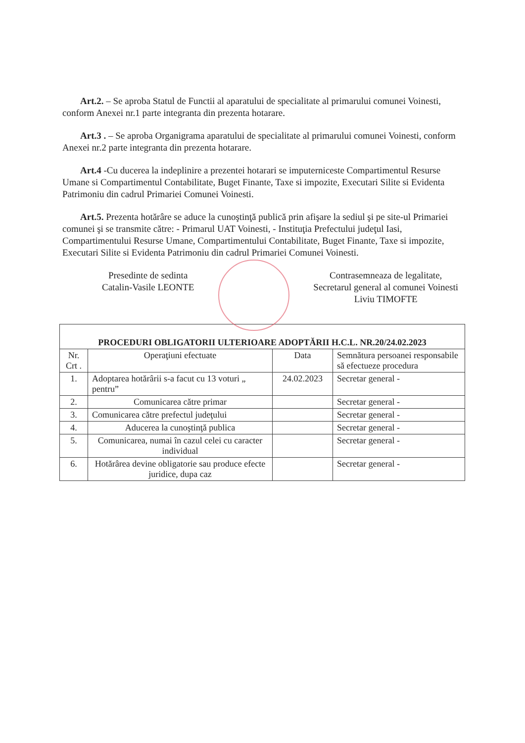Art.2. – Se aproba Statul de Functii al aparatului de specialitate al primarului comunei Voinesti, conform Anexei nr.1 parte integranta din prezenta hotarare.
Art.3 . – Se aproba Organigrama aparatului de specialitate al primarului comunei Voinesti, conform Anexei nr.2 parte integranta din prezenta hotarare.
Art.4 -Cu ducerea la indeplinire a prezentei hotarari se imputerniceste Compartimentul Resurse Umane si Compartimentul Contabilitate, Buget Finante, Taxe si impozite, Executari Silite si Evidenta Patrimoniu din cadrul Primariei Comunei Voinesti.
Art.5. Prezenta hotărâre se aduce la cunoştinţă publică prin afişare la sediul şi pe site-ul Primariei comunei şi se transmite către: - Primarul UAT Voinesti, - Instituţia Prefectului judeţul Iasi, Compartimentului Resurse Umane, Compartimentului Contabilitate, Buget Finante, Taxe si impozite, Executari Silite si Evidenta Patrimoniu din cadrul Primariei Comunei Voinesti.
Presedinte de sedinta
Catalin-Vasile LEONTE
Contrasemneaza de legalitate,
Secretarul general al comunei Voinesti
Liviu TIMOFTE
| PROCEDURI OBLIGATORII ULTERIOARE ADOPTĂRII H.C.L. NR.20/24.02.2023 | | | |
| --- | --- | --- | --- |
| Nr. Crt . | Operaţiuni efectuate | Data | Semnătura persoanei responsabile să efectueze procedura |
| 1. | Adoptarea hotărârii s-a facut cu 13 voturi „ pentru” | 24.02.2023 | Secretar general - |
| 2. | Comunicarea către primar | | Secretar general - |
| 3. | Comunicarea către prefectul judeţului | | Secretar general - |
| 4. | Aducerea la cunoştinţă publica | | Secretar general - |
| 5. | Comunicarea, numai în cazul celei cu caracter individual | | Secretar general - |
| 6. | Hotărârea devine obligatorie sau produce efecte juridice, dupa caz | | Secretar general - |